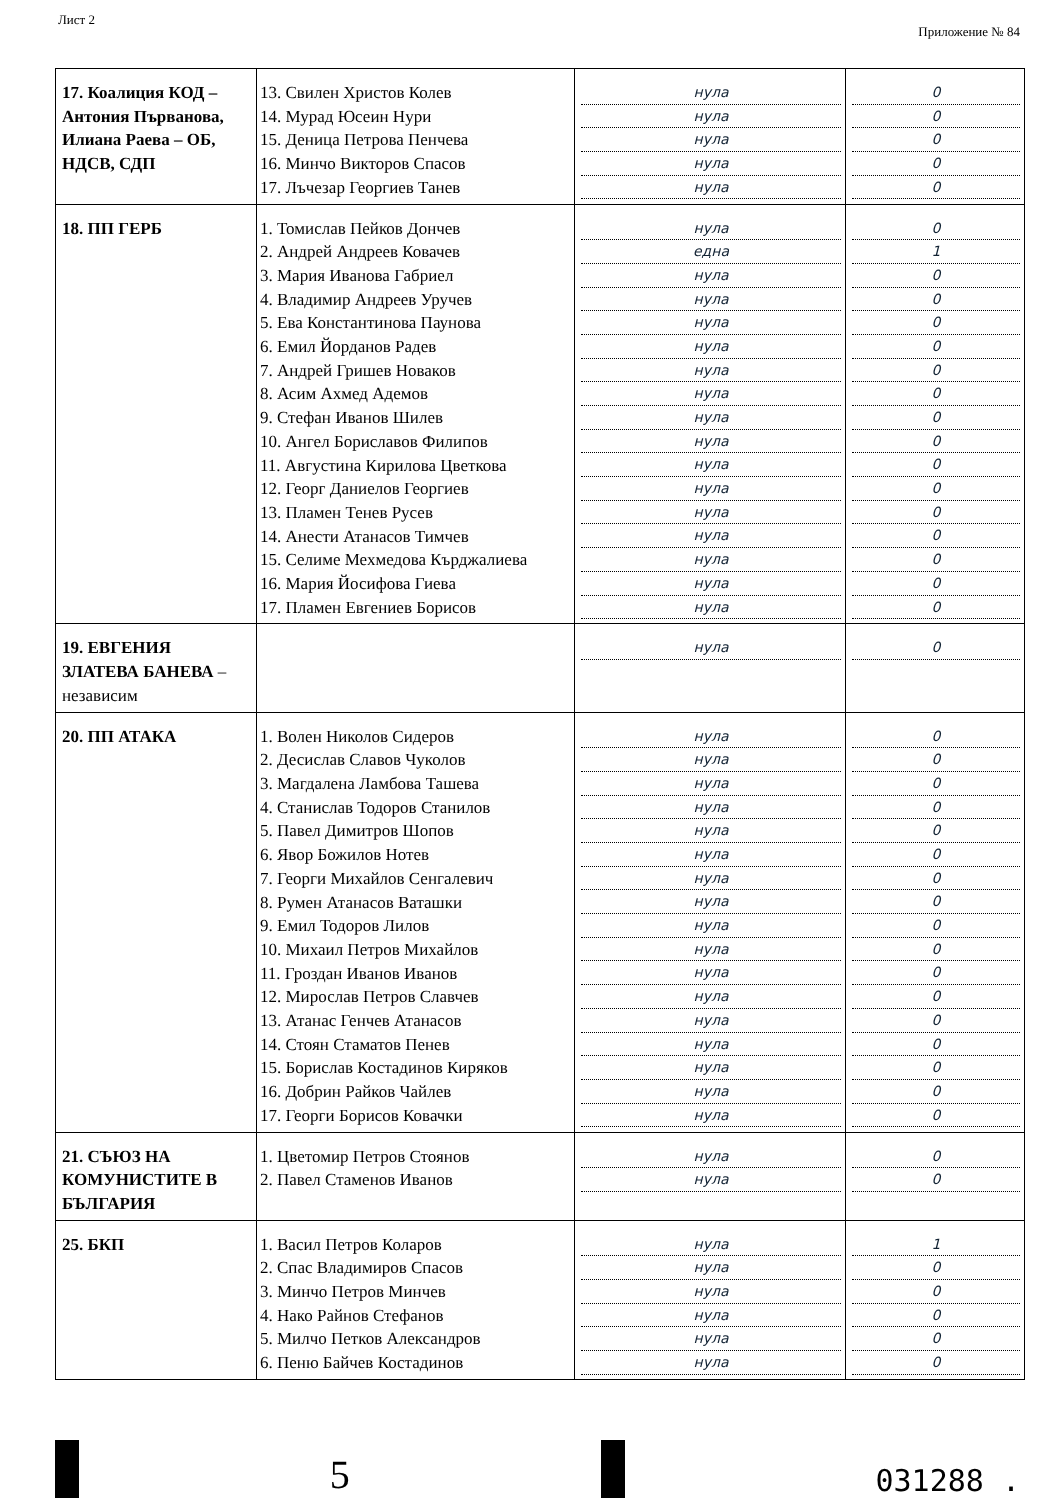Лист 2 Приложение № 84
| 17. Коалиция КОД – Антония Първанова, Илиана Раева – ОБ, НДСВ, СДП | 13. Свилен Христов Колев 14. Мурад Юсеин Нури 15. Деница Петрова Пенчева 16. Минчо Викторов Спасов 17. Лъчезар Георгиев Танев | нула нула нула нула нула | 0 0 0 0 0 |
| 18. ПП ГЕРБ | 1. Томислав Пейков Дончев 2. Андрей Андреев Ковачев 3. Мария Иванова Габриел 4. Владимир Андреев Уручев 5. Ева Константинова Паунова 6. Емил Йорданов Радев 7. Андрей Гришев Новаков 8. Асим Ахмед Адемов 9. Стефан Иванов Шилев 10. Ангел Бориславов Филипов 11. Августина Кирилова Цветкова 12. Георг Даниелов Георгиев 13. Пламен Тенев Русев 14. Анести Атанасов Тимчев 15. Селиме Мехмедова Кърджалиева 16. Мария Йосифова Гиева 17. Пламен Евгениев Борисов | нула една нула нула нула нула нула нула нула нула нула нула нула нула нула нула нула | 0 1 0 0 0 0 0 0 0 0 0 0 0 0 0 0 0 |
| 19. ЕВГЕНИЯ ЗЛАТЕВА БАНЕВА – независим | | нула | 0 |
| 20. ПП АТАКА | 1. Волен Николов Сидеров 2. Десислав Славов Чуколов 3. Магдалена Ламбова Ташева 4. Станислав Тодоров Станилов 5. Павел Димитров Шопов 6. Явор Божилов Нотев 7. Георги Михайлов Сенгалевич 8. Румен Атанасов Ваташки 9. Емил Тодоров Лилов 10. Михаил Петров Михайлов 11. Гроздан Иванов Иванов 12. Мирослав Петров Славчев 13. Атанас Генчев Атанасов 14. Стоян Стаматов Пенев 15. Борислав Костадинов Киряков 16. Добрин Райков Чайлев 17. Георги Борисов Ковачки | нула нула нула нула нула нула нула нула нула нула нула нула нула нула нула нула нула | 0 0 0 0 0 0 0 0 0 0 0 0 0 0 0 0 0 |
| 21. СЪЮЗ НА КОМУНИСТИТЕ В БЪЛГАРИЯ | 1. Цветомир Петров Стоянов 2. Павел Стаменов Иванов | нула нула | 0 0 |
| 25. БКП | 1. Васил Петров Коларов 2. Спас Владимиров Спасов 3. Минчо Петров Минчев 4. Нако Райнов Стефанов 5. Милчо Петков Александров 6. Пеню Байчев Костадинов | нула нула нула нула нула нула | 1 0 0 0 0 0 |
5
031288 .